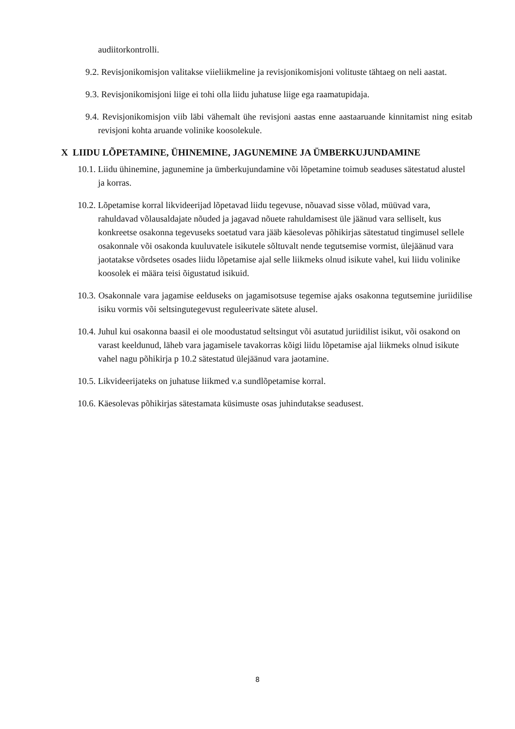audiitorkontrolli.
9.2. Revisjonikomisjon valitakse viieliikmeline ja revisjonikomisjoni volituste tähtaeg on neli aastat.
9.3. Revisjonikomisjoni liige ei tohi olla liidu juhatuse liige ega raamatupidaja.
9.4. Revisjonikomisjon viib läbi vähemalt ühe revisjoni aastas enne aastaaruande kinnitamist ning esitab revisjoni kohta aruande volinike koosolekule.
X LIIDU LÕPETAMINE, ÜHINEMINE, JAGUNEMINE JA ÜMBERKUJUNDAMINE
10.1. Liidu ühinemine, jagunemine ja ümberkujundamine või lõpetamine toimub seaduses sätestatud alustel ja korras.
10.2. Lõpetamise korral likvideerijad lõpetavad liidu tegevuse, nõuavad sisse võlad, müüvad vara, rahuldavad võlausaldajate nõuded ja jagavad nõuete rahuldamisest üle jäänud vara selliselt, kus konkreetse osakonna tegevuseks soetatud vara jääb käesolevas põhikirjas sätestatud tingimusel sellele osakonnale või osakonda kuuluvatele isikutele sõltuvalt nende tegutsemise vormist, ülejäänud vara jaotatakse võrdsetes osades liidu lõpetamise ajal selle liikmeks olnud isikute vahel, kui liidu volinike koosolek ei määra teisi õigustatud isikuid.
10.3. Osakonnale vara jagamise eelduseks on jagamisotsuse tegemise ajaks osakonna tegutsemine juriidilise isiku vormis või seltsingutegevust reguleerivate sätete alusel.
10.4. Juhul kui osakonna baasil ei ole moodustatud seltsingut või asutatud juriidilist isikut, või osakond on varast keeldunud, läheb vara jagamisele tavakorras kõigi liidu lõpetamise ajal liikmeks olnud isikute vahel nagu põhikirja p 10.2 sätestatud ülejäänud vara jaotamine.
10.5. Likvideerijateks on juhatuse liikmed v.a sundlõpetamise korral.
10.6. Käesolevas põhikirjas sätestamata küsimuste osas juhindutakse seadusest.
8